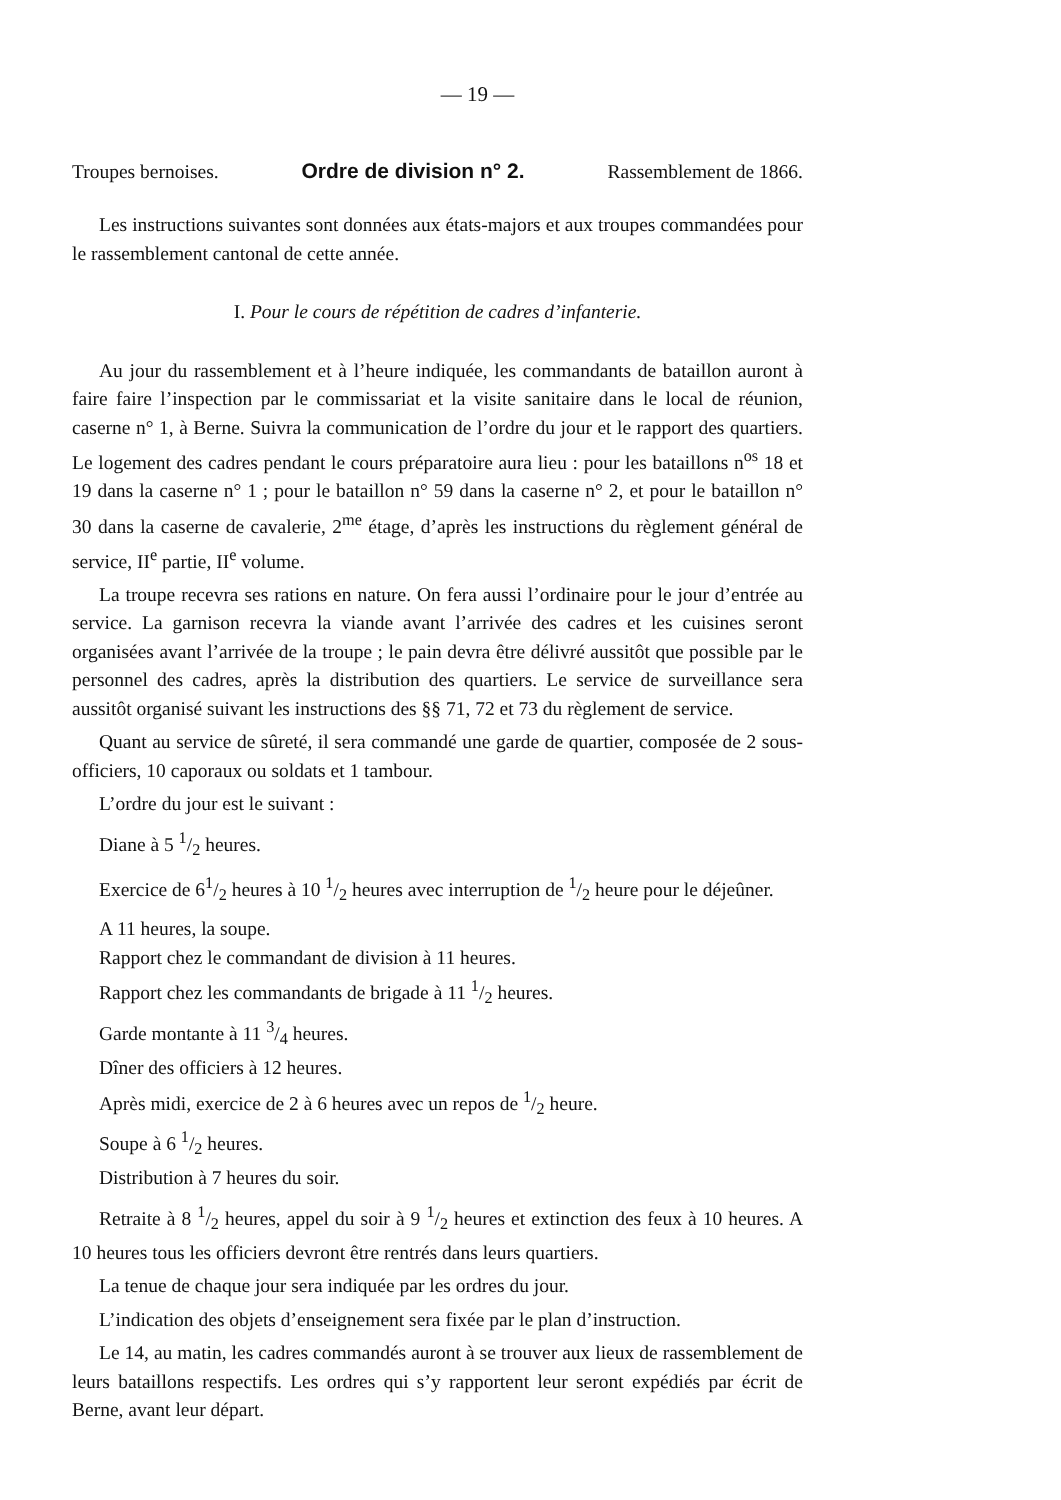— 19 —
Troupes bernoises. Ordre de division n° 2. Rassemblement de 1866.
Les instructions suivantes sont données aux états-majors et aux troupes commandées pour le rassemblement cantonal de cette année.
I. Pour le cours de répétition de cadres d’infanterie.
Au jour du rassemblement et à l’heure indiquée, les commandants de bataillon auront à faire faire l’inspection par le commissariat et la visite sanitaire dans le local de réunion, caserne n° 1, à Berne. Suivra la communication de l’ordre du jour et le rapport des quartiers. Le logement des cadres pendant le cours préparatoire aura lieu : pour les bataillons n<sup>os</sup> 18 et 19 dans la caserne n° 1 ; pour le bataillon n° 59 dans la caserne n° 2, et pour le bataillon n° 30 dans la caserne de cavalerie, 2<sup>me</sup> étage, d’après les instructions du règlement général de service, II<sup>e</sup> partie, II<sup>e</sup> volume.
La troupe recevra ses rations en nature. On fera aussi l’ordinaire pour le jour d’entrée au service. La garnison recevra la viande avant l’arrivée des cadres et les cuisines seront organisées avant l’arrivée de la troupe ; le pain devra être délivré aussitôt que possible par le personnel des cadres, après la distribution des quartiers. Le service de surveillance sera aussitôt organisé suivant les instructions des §§ 71, 72 et 73 du règlement de service.
Quant au service de sûreté, il sera commandé une garde de quartier, composée de 2 sous-officiers, 10 caporaux ou soldats et 1 tambour.
L’ordre du jour est le suivant :
Diane à 5 1/2 heures.
Exercice de 61/2 heures à 10 1/2 heures avec interruption de 1/2 heure pour le déjeûner.
A 11 heures, la soupe.
Rapport chez le commandant de division à 11 heures.
Rapport chez les commandants de brigade à 11 1/2 heures.
Garde montante à 11 3/4 heures.
Dîner des officiers à 12 heures.
Après midi, exercice de 2 à 6 heures avec un repos de 1/2 heure.
Soupe à 6 1/2 heures.
Distribution à 7 heures du soir.
Retraite à 8 1/2 heures, appel du soir à 9 1/2 heures et extinction des feux à 10 heures. A 10 heures tous les officiers devront être rentrés dans leurs quartiers.
La tenue de chaque jour sera indiquée par les ordres du jour.
L’indication des objets d’enseignement sera fixée par le plan d’instruction.
Le 14, au matin, les cadres commandés auront à se trouver aux lieux de rassemblement de leurs bataillons respectifs. Les ordres qui s’y rapportent leur seront expédiés par écrit de Berne, avant leur départ.